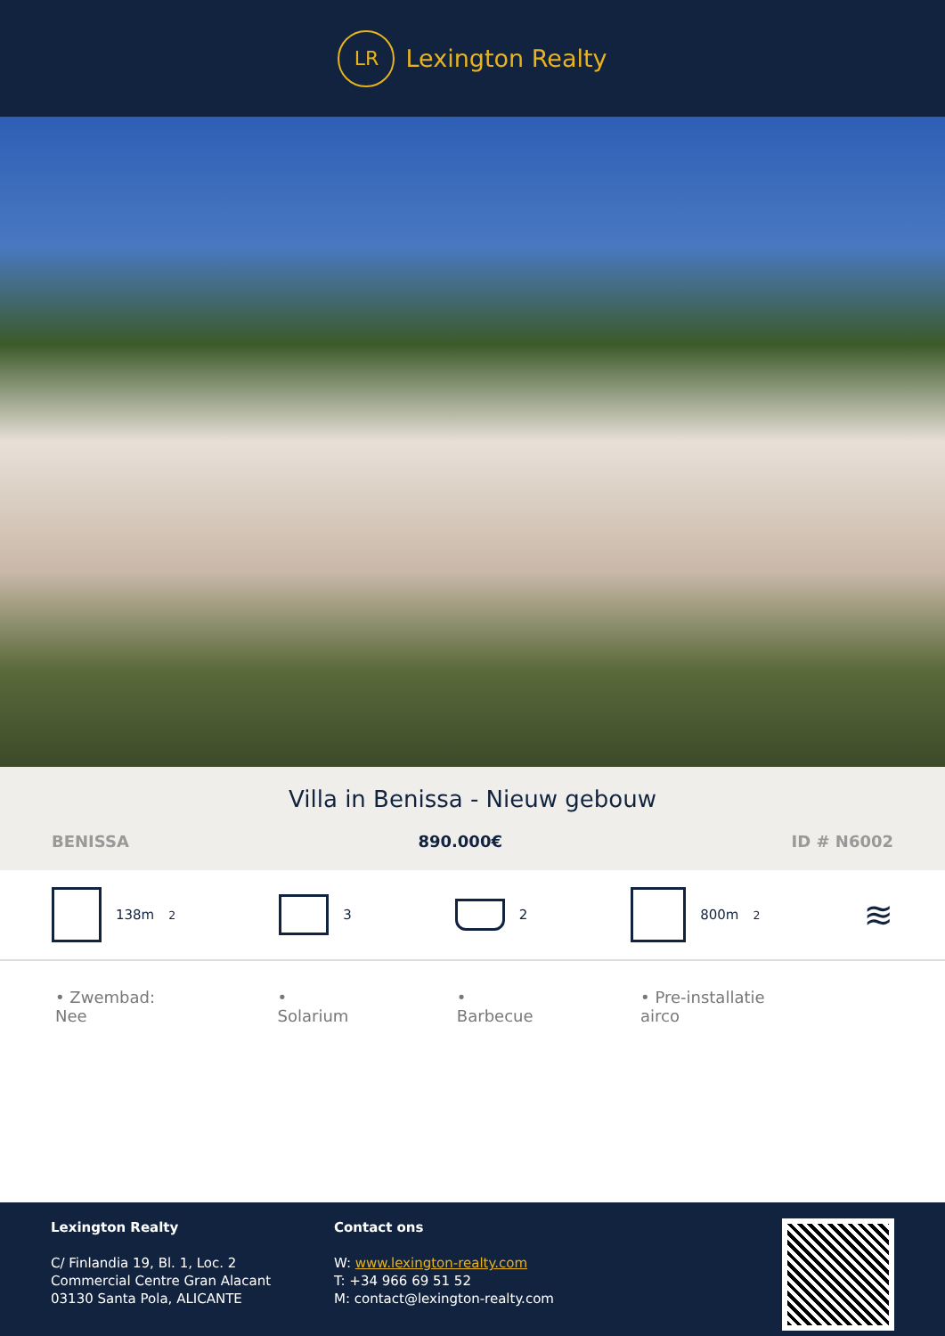LR
Lexington Realty
Villa in Benissa - Nieuw gebouw
BENISSA 890.000€ ID # N6002
138m<sup>2</sup> 3 2 800m<sup>2</sup>
≋
• Zwembad: Nee • Solarium • Barbecue • Pre-installatie airco
Lexington Realty
C/ Finlandia 19, Bl. 1, Loc. 2
Commercial Centre Gran Alacant
03130 Santa Pola, ALICANTE
Contact ons
W: www.lexington-realty.com
T: +34 966 69 51 52
M: contact@lexington-realty.com